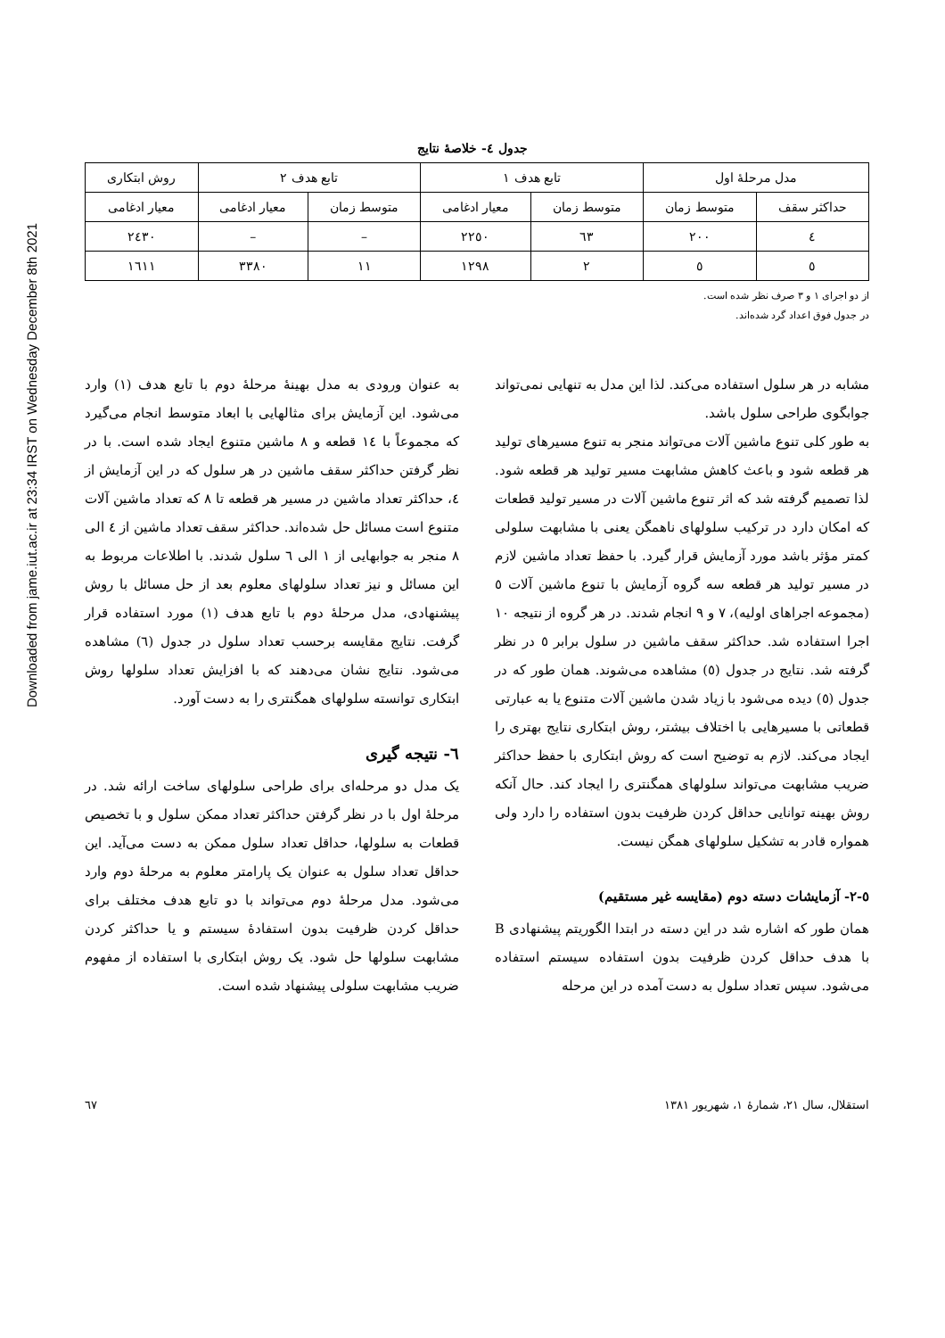Downloaded from jame.iut.ac.ir at 23:34 IRST on Wednesday December 8th 2021
جدول ٤- خلاصهٔ نتایج
| مدل مرحلهٔ اول | | تابع هدف ۱ | | تابع هدف ۲ | | روش ابتکاری |
| --- | --- | --- | --- | --- | --- | --- |
| حداکثر سقف | متوسط زمان | متوسط زمان | معیار ادغامی | متوسط زمان | معیار ادغامی | معیار ادغامی |
| ٤ | ۲۰۰ | ٦۳ | ۲۲٥۰ | – | – | ۲٤۳۰ |
| ٥ | ٥ | ۲ | ۱۲۹۸ | ۱۱ | ۳۳۸۰ | ۱٦۱۱ |
از دو اجرای ۱ و ۳ صرف نظر شده است.
در جدول فوق اعداد گرد شده‌اند.
مشابه در هر سلول استفاده می‌کند. لذا این مدل به تنهایی نمی‌تواند جوابگوی طراحی سلول باشد.
به طور کلی تنوع ماشین آلات می‌تواند منجر به تنوع مسیرهای تولید هر قطعه شود و باعث کاهش مشابهت مسیر تولید هر قطعه شود. لذا تصمیم گرفته شد که اثر تنوع ماشین آلات در مسیر تولید قطعات که امکان دارد در ترکیب سلولهای ناهمگن یعنی با مشابهت سلولی کمتر مؤثر باشد مورد آزمایش قرار گیرد. با حفظ تعداد ماشین لازم در مسیر تولید هر قطعه سه گروه آزمایش با تنوع ماشین آلات ٥ (مجموعه اجراهای اولیه)، ۷ و ۹ انجام شدند. در هر گروه از نتیجه ۱۰ اجرا استفاده شد. حداکثر سقف ماشین در سلول برابر ٥ در نظر گرفته شد. نتایج در جدول (٥) مشاهده می‌شوند. همان طور که در جدول (٥) دیده می‌شود با زیاد شدن ماشین آلات متنوع یا به عبارتی قطعاتی با مسیرهایی با اختلاف بیشتر، روش ابتکاری نتایج بهتری را ایجاد می‌کند. لازم به توضیح است که روش ابتکاری با حفظ حداکثر ضریب مشابهت می‌تواند سلولهای همگنتری را ایجاد کند. حال آنکه روش بهینه توانایی حداقل کردن ظرفیت بدون استفاده را دارد ولی همواره قادر به تشکیل سلولهای همگن نیست.
٥-۲- آزمایشات دسته دوم (مقایسه غیر مستقیم)
همان طور که اشاره شد در این دسته در ابتدا الگوریتم پیشنهادی B با هدف حداقل کردن ظرفیت بدون استفاده سیستم استفاده می‌شود. سپس تعداد سلول به دست آمده در این مرحله
به عنوان ورودی به مدل بهینهٔ مرحلهٔ دوم با تابع هدف (۱) وارد می‌شود. این آزمایش برای مثالهایی با ابعاد متوسط انجام می‌گیرد که مجموعاً با ١٤ قطعه و ۸ ماشین متنوع ایجاد شده است. با در نظر گرفتن حداکثر سقف ماشین در هر سلول که در این آزمایش از ٤، حداکثر تعداد ماشین در مسیر هر قطعه تا ۸ که تعداد ماشین آلات متنوع است مسائل حل شده‌اند. حداکثر سقف تعداد ماشین از ٤ الی ۸ منجر به جوابهایی از ۱ الی ٦ سلول شدند. با اطلاعات مربوط به این مسائل و نیز تعداد سلولهای معلوم بعد از حل مسائل با روش پیشنهادی، مدل مرحلهٔ دوم با تابع هدف (۱) مورد استفاده قرار گرفت. نتایج مقایسه برحسب تعداد سلول در جدول (٦) مشاهده می‌شود. نتایج نشان می‌دهند که با افزایش تعداد سلولها روش ابتکاری توانسته سلولهای همگنتری را به دست آورد.
٦- نتیجه گیری
یک مدل دو مرحله‌ای برای طراحی سلولهای ساخت ارائه شد. در مرحلهٔ اول با در نظر گرفتن حداکثر تعداد ممکن سلول و با تخصیص قطعات به سلولها، حداقل تعداد سلول ممکن به دست می‌آید. این حداقل تعداد سلول به عنوان یک پارامتر معلوم به مرحلهٔ دوم وارد می‌شود. مدل مرحلهٔ دوم می‌تواند با دو تابع هدف مختلف برای حداقل کردن ظرفیت بدون استفادهٔ سیستم و یا حداکثر کردن مشابهت سلولها حل شود. یک روش ابتکاری با استفاده از مفهوم ضریب مشابهت سلولی پیشنهاد شده است.
استقلال، سال ۲۱، شمارهٔ ۱، شهریور ۱۳۸۱ ٦۷